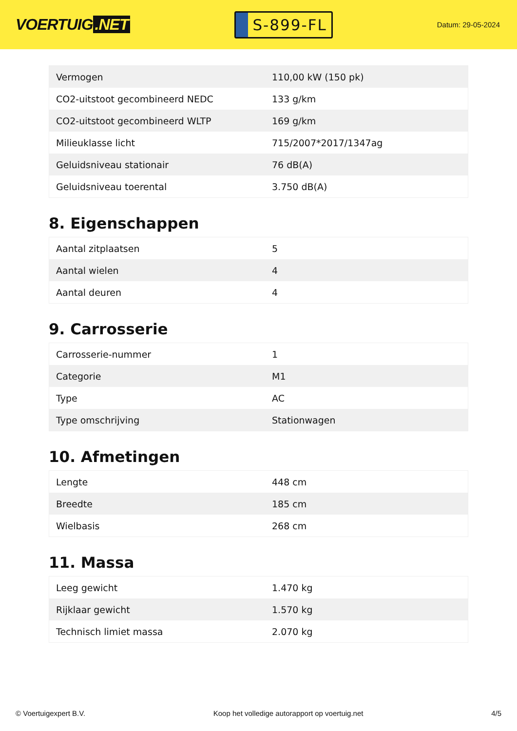VOERTUIG.NET
S-899-FL
Datum: 29-05-2024
| Vermogen | 110,00 kW (150 pk) |
| CO2-uitstoot gecombineerd NEDC | 133 g/km |
| CO2-uitstoot gecombineerd WLTP | 169 g/km |
| Milieuklasse licht | 715/2007*2017/1347ag |
| Geluidsniveau stationair | 76 dB(A) |
| Geluidsniveau toerental | 3.750 dB(A) |
8. Eigenschappen
| Aantal zitplaatsen | 5 |
| Aantal wielen | 4 |
| Aantal deuren | 4 |
9. Carrosserie
| Carrosserie-nummer | 1 |
| Categorie | M1 |
| Type | AC |
| Type omschrijving | Stationwagen |
10. Afmetingen
| Lengte | 448 cm |
| Breedte | 185 cm |
| Wielbasis | 268 cm |
11. Massa
| Leeg gewicht | 1.470 kg |
| Rijklaar gewicht | 1.570 kg |
| Technisch limiet massa | 2.070 kg |
© Voertuigexpert B.V. Koop het volledige autorapport op voertuig.net 4/5